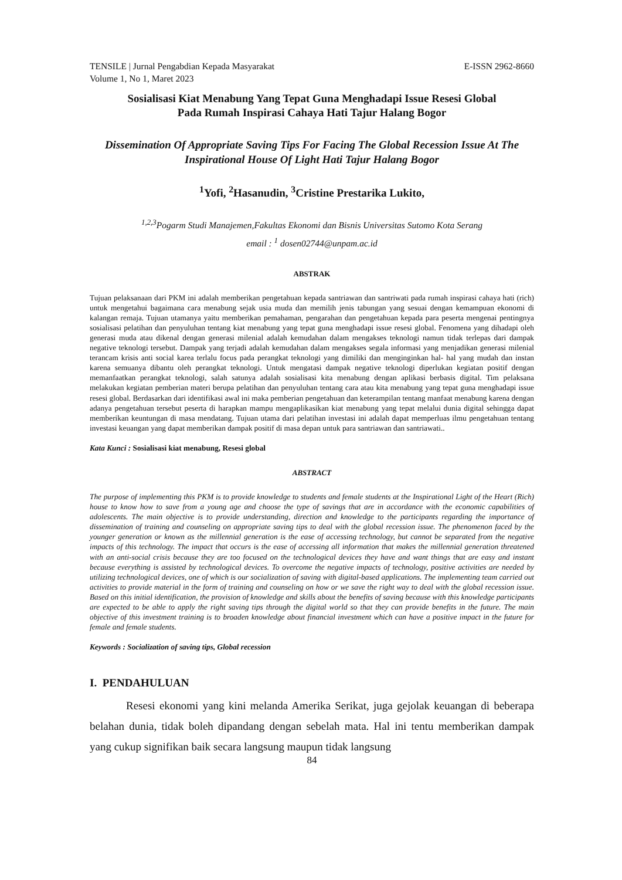TENSILE | Jurnal Pengabdian Kepada Masyarakat E-ISSN 2962-8660
Volume 1, No 1, Maret 2023
Sosialisasi Kiat Menabung Yang Tepat Guna Menghadapi Issue Resesi Global
Pada Rumah Inspirasi Cahaya Hati Tajur Halang Bogor
Dissemination Of Appropriate Saving Tips For Facing The Global Recession Issue At The Inspirational House Of Light Hati Tajur Halang Bogor
<sup>1</sup> Yofi, <sup>2</sup>Hasanudin, <sup>3</sup>Cristine Prestarika Lukito,
<sup>1,2,3</sup>Pogarm Studi Manajemen,Fakultas Ekonomi dan Bisnis Universitas Sutomo Kota Serang
email : <sup>1</sup> dosen02744@unpam.ac.id
ABSTRAK
Tujuan pelaksanaan dari PKM ini adalah memberikan pengetahuan kepada santriawan dan santriwati pada rumah inspirasi cahaya hati (rich) untuk mengetahui bagaimana cara menabung sejak usia muda dan memilih jenis tabungan yang sesuai dengan kemampuan ekonomi di kalangan remaja. Tujuan utamanya yaitu memberikan pemahaman, pengarahan dan pengetahuan kepada para peserta mengenai pentingnya sosialisasi pelatihan dan penyuluhan tentang kiat menabung yang tepat guna menghadapi issue resesi global. Fenomena yang dihadapi oleh generasi muda atau dikenal dengan generasi milenial adalah kemudahan dalam mengakses teknologi namun tidak terlepas dari dampak negative teknologi tersebut. Dampak yang terjadi adalah kemudahan dalam mengakses segala informasi yang menjadikan generasi milenial terancam krisis anti social karea terlalu focus pada perangkat teknologi yang dimiliki dan menginginkan hal- hal yang mudah dan instan karena semuanya dibantu oleh perangkat teknologi. Untuk mengatasi dampak negative teknologi diperlukan kegiatan positif dengan memanfaatkan perangkat teknologi, salah satunya adalah sosialisasi kita menabung dengan aplikasi berbasis digital. Tim pelaksana melakukan kegiatan pemberian materi berupa pelatihan dan penyuluhan tentang cara atau kita menabung yang tepat guna menghadapi issue resesi global. Berdasarkan dari identifikasi awal ini maka pemberian pengetahuan dan keterampilan tentang manfaat menabung karena dengan adanya pengetahuan tersebut peserta di harapkan mampu mengaplikasikan kiat menabung yang tepat melalui dunia digital sehingga dapat memberikan keuntungan di masa mendatang. Tujuan utama dari pelatihan investasi ini adalah dapat memperluas ilmu pengetahuan tentang investasi keuangan yang dapat memberikan dampak positif di masa depan untuk para santriawan dan santriawati..
Kata Kunci : Sosialisasi kiat menabung, Resesi global
ABSTRACT
The purpose of implementing this PKM is to provide knowledge to students and female students at the Inspirational Light of the Heart (Rich) house to know how to save from a young age and choose the type of savings that are in accordance with the economic capabilities of adolescents. The main objective is to provide understanding, direction and knowledge to the participants regarding the importance of dissemination of training and counseling on appropriate saving tips to deal with the global recession issue. The phenomenon faced by the younger generation or known as the millennial generation is the ease of accessing technology, but cannot be separated from the negative impacts of this technology. The impact that occurs is the ease of accessing all information that makes the millennial generation threatened with an anti-social crisis because they are too focused on the technological devices they have and want things that are easy and instant because everything is assisted by technological devices. To overcome the negative impacts of technology, positive activities are needed by utilizing technological devices, one of which is our socialization of saving with digital-based applications. The implementing team carried out activities to provide material in the form of training and counseling on how or we save the right way to deal with the global recession issue. Based on this initial identification, the provision of knowledge and skills about the benefits of saving because with this knowledge participants are expected to be able to apply the right saving tips through the digital world so that they can provide benefits in the future. The main objective of this investment training is to broaden knowledge about financial investment which can have a positive impact in the future for female and female students.
Keywords : Socialization of saving tips, Global recession
I. PENDAHULUAN
Resesi ekonomi yang kini melanda Amerika Serikat, juga gejolak keuangan di beberapa belahan dunia, tidak boleh dipandang dengan sebelah mata. Hal ini tentu memberikan dampak yang cukup signifikan baik secara langsung maupun tidak langsung
84